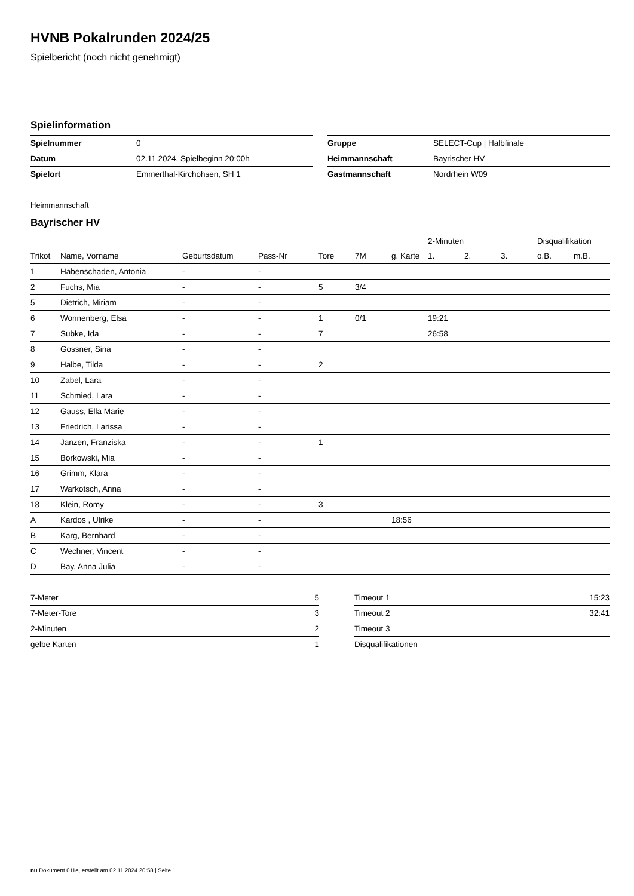HVNB Pokalrunden 2024/25
Spielbericht (noch nicht genehmigt)
Spielinformation
| Spielnummer | 0 |
| Datum | 02.11.2024, Spielbeginn 20:00h |
| Spielort | Emmerthal-Kirchohsen, SH 1 |
| Gruppe | SELECT-Cup / Halbfinale |
| Heimmannschaft | Bayrischer HV |
| Gastmannschaft | Nordrhein W09 |
Heimmannschaft
Bayrischer HV
| | | | | | | | 2-Minuten | | | Disqualifikation | |
| --- | --- | --- | --- | --- | --- | --- | --- | --- | --- | --- | --- |
| Trikot | Name, Vorname | Geburtsdatum | Pass-Nr | Tore | 7M | g. Karte | 1. | 2. | 3. | o.B. | m.B. |
| 1 | Habenschaden, Antonia | - | - | | | | | | | | |
| 2 | Fuchs, Mia | - | - | 5 | 3/4 | | | | | | |
| 5 | Dietrich, Miriam | - | - | | | | | | | | |
| 6 | Wonnenberg, Elsa | - | - | 1 | 0/1 | | 19:21 | | | | |
| 7 | Subke, Ida | - | - | 7 | | | 26:58 | | | | |
| 8 | Gossner, Sina | - | - | | | | | | | | |
| 9 | Halbe, Tilda | - | - | 2 | | | | | | | |
| 10 | Zabel, Lara | - | - | | | | | | | | |
| 11 | Schmied, Lara | - | - | | | | | | | | |
| 12 | Gauss, Ella Marie | - | - | | | | | | | | |
| 13 | Friedrich, Larissa | - | - | | | | | | | | |
| 14 | Janzen, Franziska | - | - | 1 | | | | | | | |
| 15 | Borkowski, Mia | - | - | | | | | | | | |
| 16 | Grimm, Klara | - | - | | | | | | | | |
| 17 | Warkotsch, Anna | - | - | | | | | | | | |
| 18 | Klein, Romy | - | - | 3 | | | | | | | |
| A | Kardos , Ulrike | - | - | | | 18:56 | | | | | |
| B | Karg, Bernhard | - | - | | | | | | | | |
| C | Wechner, Vincent | - | - | | | | | | | | |
| D | Bay, Anna Julia | - | - | | | | | | | | |
| 7-Meter | 5 |
| 7-Meter-Tore | 3 |
| 2-Minuten | 2 |
| gelbe Karten | 1 |
| Timeout 1 | 15:23 |
| Timeout 2 | 32:41 |
| Timeout 3 | |
| Disqualifikationen | |
nu.Dokument 011e, erstellt am 02.11.2024 20:58 | Seite 1